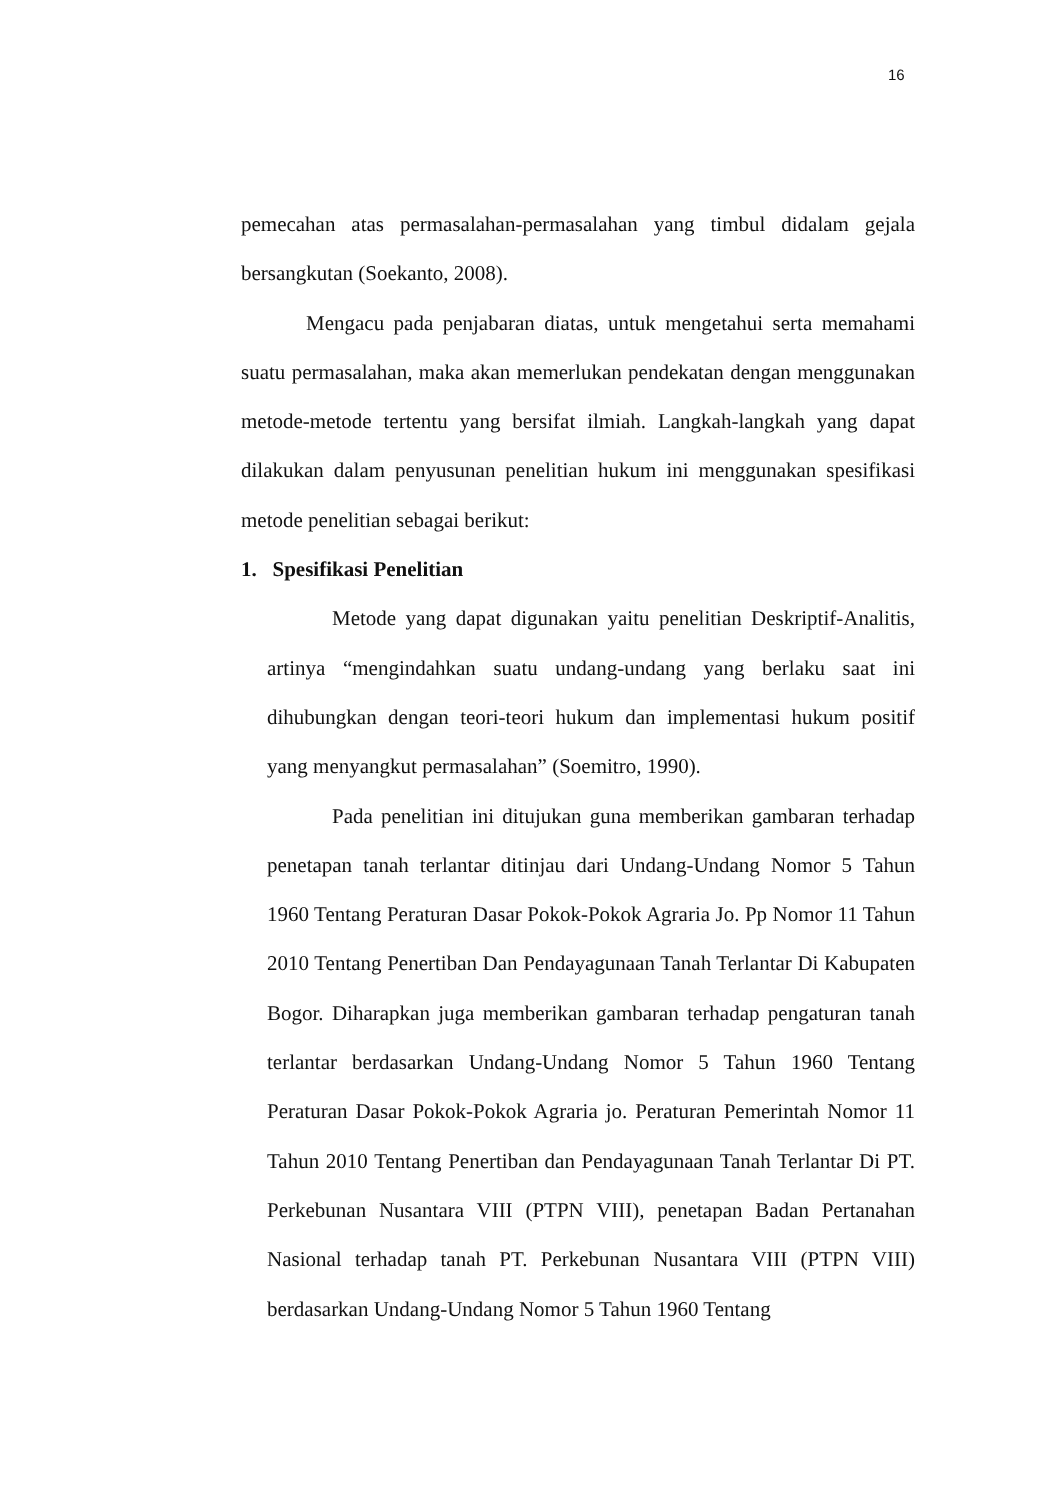16
pemecahan atas permasalahan-permasalahan yang timbul didalam gejala bersangkutan (Soekanto, 2008).
Mengacu pada penjabaran diatas, untuk mengetahui serta memahami suatu permasalahan, maka akan memerlukan pendekatan dengan menggunakan metode-metode tertentu yang bersifat ilmiah. Langkah-langkah yang dapat dilakukan dalam penyusunan penelitian hukum ini menggunakan spesifikasi metode penelitian sebagai berikut:
1. Spesifikasi Penelitian
Metode yang dapat digunakan yaitu penelitian Deskriptif-Analitis, artinya “mengindahkan suatu undang-undang yang berlaku saat ini dihubungkan dengan teori-teori hukum dan implementasi hukum positif yang menyangkut permasalahan” (Soemitro, 1990).
Pada penelitian ini ditujukan guna memberikan gambaran terhadap penetapan tanah terlantar ditinjau dari Undang-Undang Nomor 5 Tahun 1960 Tentang Peraturan Dasar Pokok-Pokok Agraria Jo. Pp Nomor 11 Tahun 2010 Tentang Penertiban Dan Pendayagunaan Tanah Terlantar Di Kabupaten Bogor. Diharapkan juga memberikan gambaran terhadap pengaturan tanah terlantar berdasarkan Undang-Undang Nomor 5 Tahun 1960 Tentang Peraturan Dasar Pokok-Pokok Agraria jo. Peraturan Pemerintah Nomor 11 Tahun 2010 Tentang Penertiban dan Pendayagunaan Tanah Terlantar Di PT. Perkebunan Nusantara VIII (PTPN VIII), penetapan Badan Pertanahan Nasional terhadap tanah PT. Perkebunan Nusantara VIII (PTPN VIII) berdasarkan Undang-Undang Nomor 5 Tahun 1960 Tentang